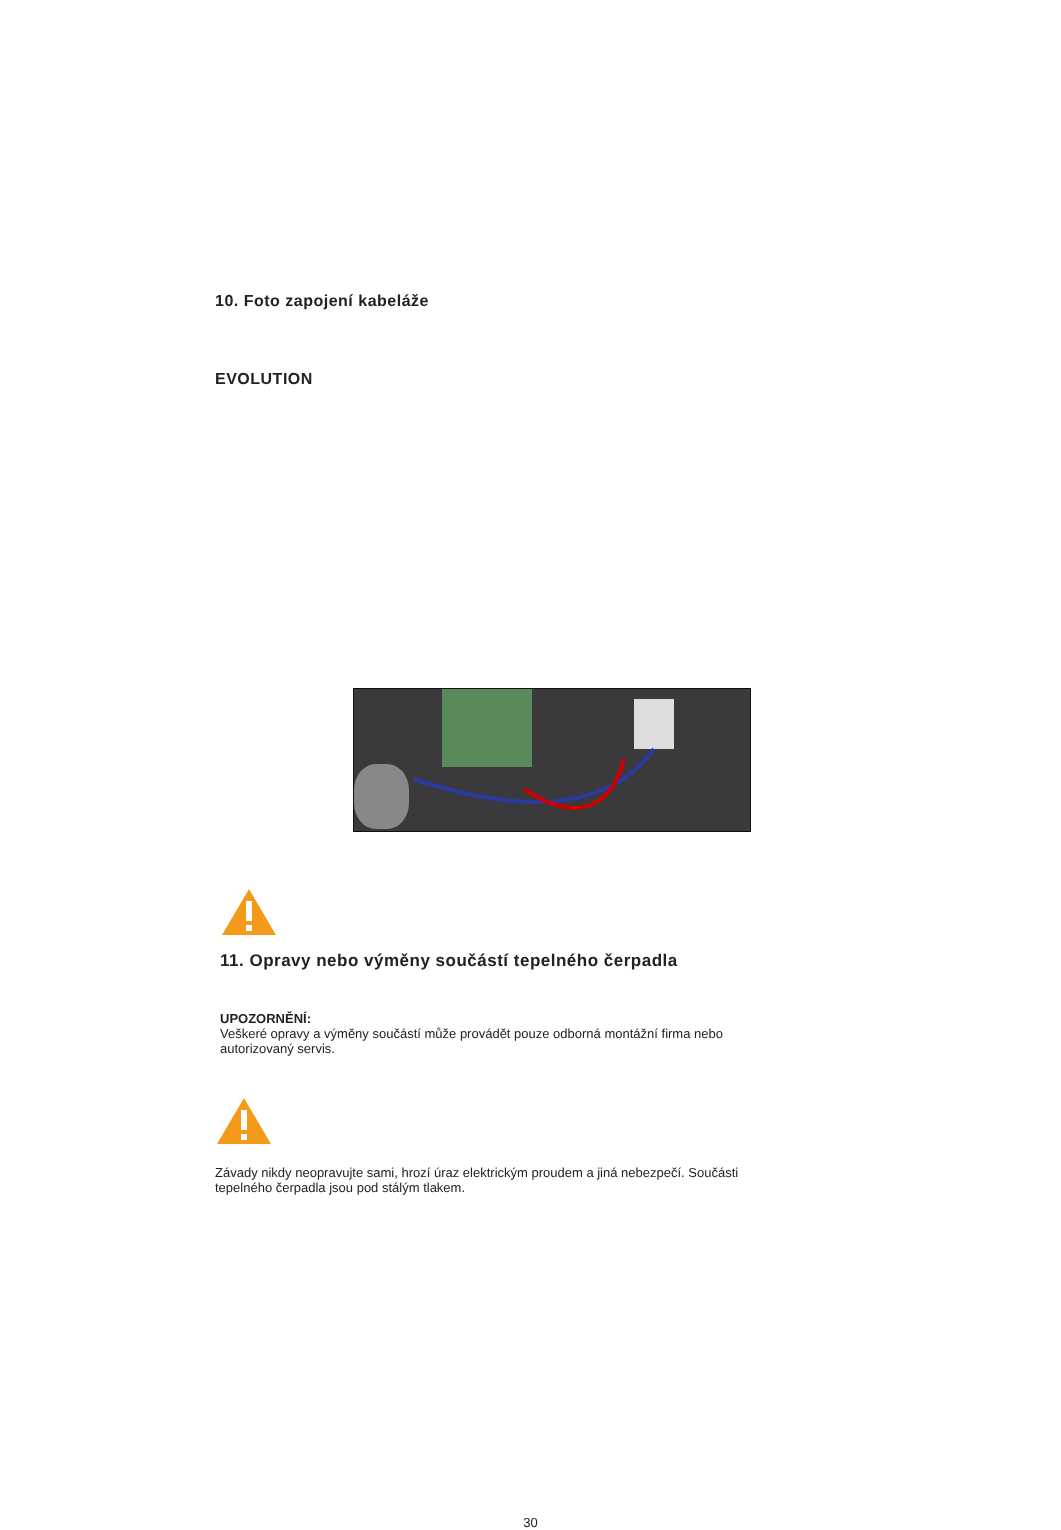10. Foto zapojení kabeláže
EVOLUTION
11. Opravy nebo výměny součástí tepelného čerpadla
UPOZORNĚNÍ:
Veškeré opravy a výměny součástí může provádět pouze odborná montážní firma nebo
autorizovaný servis.
Závady nikdy neopravujte sami, hrozí úraz elektrickým proudem a jiná nebezpečí. Součásti
tepelného čerpadla jsou pod stálým tlakem.
30